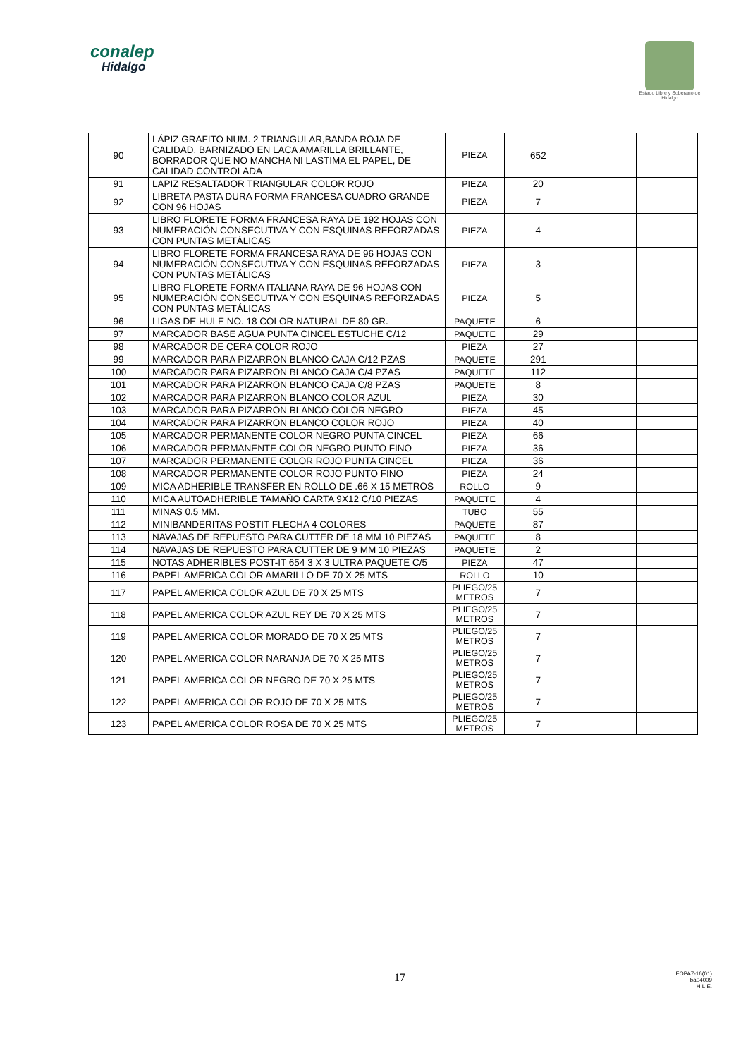conalep
Hidalgo
Estado Libre y Soberano de Hidalgo
| 90 | LÁPIZ GRAFITO NUM. 2 TRIANGULAR,BANDA ROJA DE CALIDAD. BARNIZADO EN LACA AMARILLA BRILLANTE, BORRADOR QUE NO MANCHA NI LASTIMA EL PAPEL, DE CALIDAD CONTROLADA | PIEZA | 652 | | |
| 91 | LAPIZ RESALTADOR TRIANGULAR COLOR ROJO | PIEZA | 20 | | |
| 92 | LIBRETA PASTA DURA FORMA FRANCESA CUADRO GRANDE CON 96 HOJAS | PIEZA | 7 | | |
| 93 | LIBRO FLORETE FORMA FRANCESA RAYA DE 192 HOJAS CON NUMERACIÓN CONSECUTIVA Y CON ESQUINAS REFORZADAS CON PUNTAS METÁLICAS | PIEZA | 4 | | |
| 94 | LIBRO FLORETE FORMA FRANCESA RAYA DE 96 HOJAS CON NUMERACIÓN CONSECUTIVA Y CON ESQUINAS REFORZADAS CON PUNTAS METÁLICAS | PIEZA | 3 | | |
| 95 | LIBRO FLORETE FORMA ITALIANA RAYA DE 96 HOJAS CON NUMERACIÓN CONSECUTIVA Y CON ESQUINAS REFORZADAS CON PUNTAS METÁLICAS | PIEZA | 5 | | |
| 96 | LIGAS DE HULE NO. 18 COLOR NATURAL DE 80 GR. | PAQUETE | 6 | | |
| 97 | MARCADOR BASE AGUA PUNTA CINCEL ESTUCHE C/12 | PAQUETE | 29 | | |
| 98 | MARCADOR DE CERA COLOR ROJO | PIEZA | 27 | | |
| 99 | MARCADOR PARA PIZARRON BLANCO CAJA C/12 PZAS | PAQUETE | 291 | | |
| 100 | MARCADOR PARA PIZARRON BLANCO CAJA C/4 PZAS | PAQUETE | 112 | | |
| 101 | MARCADOR PARA PIZARRON BLANCO CAJA C/8 PZAS | PAQUETE | 8 | | |
| 102 | MARCADOR PARA PIZARRON BLANCO COLOR AZUL | PIEZA | 30 | | |
| 103 | MARCADOR PARA PIZARRON BLANCO COLOR NEGRO | PIEZA | 45 | | |
| 104 | MARCADOR PARA PIZARRON BLANCO COLOR ROJO | PIEZA | 40 | | |
| 105 | MARCADOR PERMANENTE COLOR NEGRO PUNTA CINCEL | PIEZA | 66 | | |
| 106 | MARCADOR PERMANENTE COLOR NEGRO PUNTO FINO | PIEZA | 36 | | |
| 107 | MARCADOR PERMANENTE COLOR ROJO PUNTA CINCEL | PIEZA | 36 | | |
| 108 | MARCADOR PERMANENTE COLOR ROJO PUNTO FINO | PIEZA | 24 | | |
| 109 | MICA ADHERIBLE TRANSFER EN ROLLO DE .66 X 15 METROS | ROLLO | 9 | | |
| 110 | MICA AUTOADHERIBLE TAMAÑO CARTA 9X12 C/10 PIEZAS | PAQUETE | 4 | | |
| 111 | MINAS 0.5 MM. | TUBO | 55 | | |
| 112 | MINIBANDERITAS POSTIT FLECHA 4 COLORES | PAQUETE | 87 | | |
| 113 | NAVAJAS DE REPUESTO PARA CUTTER DE 18 MM 10 PIEZAS | PAQUETE | 8 | | |
| 114 | NAVAJAS DE REPUESTO PARA CUTTER DE 9 MM 10 PIEZAS | PAQUETE | 2 | | |
| 115 | NOTAS ADHERIBLES POST-IT 654 3 X 3 ULTRA PAQUETE C/5 | PIEZA | 47 | | |
| 116 | PAPEL AMERICA COLOR AMARILLO DE 70 X 25 MTS | ROLLO | 10 | | |
| 117 | PAPEL AMERICA COLOR AZUL DE 70 X 25 MTS | PLIEGO/25 METROS | 7 | | |
| 118 | PAPEL AMERICA COLOR AZUL REY DE 70 X 25 MTS | PLIEGO/25 METROS | 7 | | |
| 119 | PAPEL AMERICA COLOR MORADO DE 70 X 25 MTS | PLIEGO/25 METROS | 7 | | |
| 120 | PAPEL AMERICA COLOR NARANJA DE 70 X 25 MTS | PLIEGO/25 METROS | 7 | | |
| 121 | PAPEL AMERICA COLOR NEGRO DE 70 X 25 MTS | PLIEGO/25 METROS | 7 | | |
| 122 | PAPEL AMERICA COLOR ROJO DE 70 X 25 MTS | PLIEGO/25 METROS | 7 | | |
| 123 | PAPEL AMERICA COLOR ROSA DE 70 X 25 MTS | PLIEGO/25 METROS | 7 | | |
17
FOPA7-16(01)
ba04009
H.L.E.